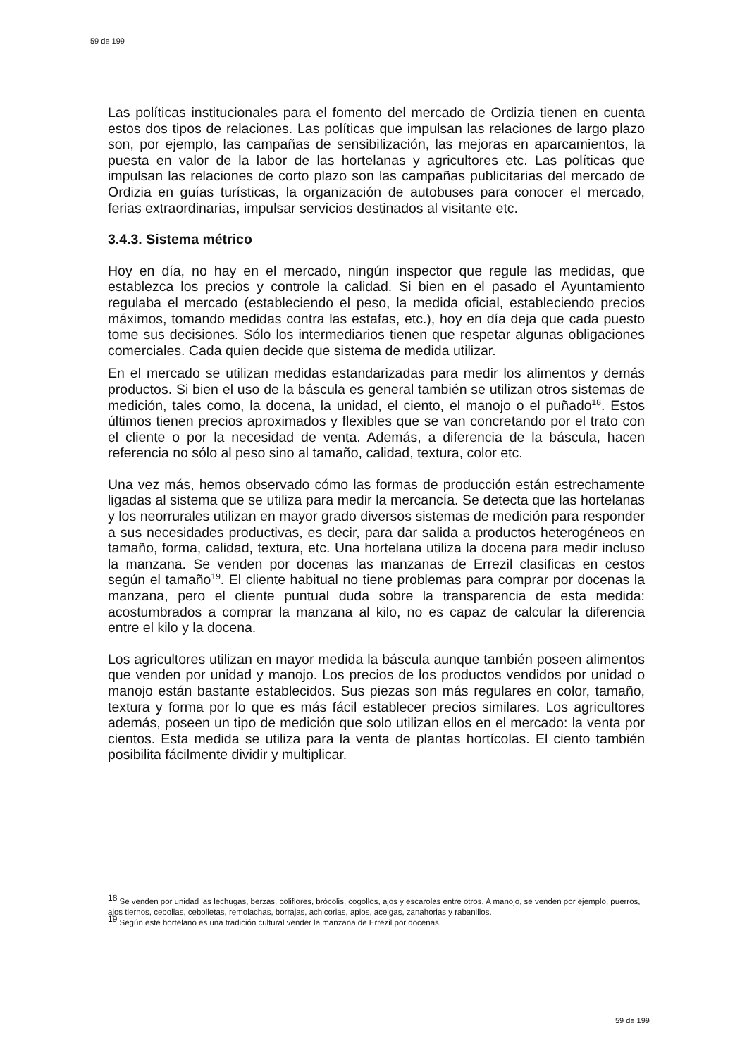59 de 199
Las políticas institucionales para el fomento del mercado de Ordizia tienen en cuenta estos dos tipos de relaciones. Las políticas que impulsan las relaciones de largo plazo son, por ejemplo, las campañas de sensibilización, las mejoras en aparcamientos, la puesta en valor de la labor de las hortelanas y agricultores etc. Las políticas que impulsan las relaciones de corto plazo son las campañas publicitarias del mercado de Ordizia en guías turísticas, la organización de autobuses para conocer el mercado, ferias extraordinarias, impulsar servicios destinados al visitante etc.
3.4.3. Sistema métrico
Hoy en día, no hay en el mercado, ningún inspector que regule las medidas, que establezca los precios y controle la calidad. Si bien en el pasado el Ayuntamiento regulaba el mercado (estableciendo el peso, la medida oficial, estableciendo precios máximos, tomando medidas contra las estafas, etc.), hoy en día deja que cada puesto tome sus decisiones. Sólo los intermediarios tienen que respetar algunas obligaciones comerciales. Cada quien decide que sistema de medida utilizar.
En el mercado se utilizan medidas estandarizadas para medir los alimentos y demás productos. Si bien el uso de la báscula es general también se utilizan otros sistemas de medición, tales como, la docena, la unidad, el ciento, el manojo o el puñado<sup>18</sup>. Estos últimos tienen precios aproximados y flexibles que se van concretando por el trato con el cliente o por la necesidad de venta. Además, a diferencia de la báscula, hacen referencia no sólo al peso sino al tamaño, calidad, textura, color etc.
Una vez más, hemos observado cómo las formas de producción están estrechamente ligadas al sistema que se utiliza para medir la mercancía. Se detecta que las hortelanas y los neorrurales utilizan en mayor grado diversos sistemas de medición para responder a sus necesidades productivas, es decir, para dar salida a productos heterogéneos en tamaño, forma, calidad, textura, etc. Una hortelana utiliza la docena para medir incluso la manzana. Se venden por docenas las manzanas de Errezil clasificas en cestos según el tamaño<sup>19</sup>. El cliente habitual no tiene problemas para comprar por docenas la manzana, pero el cliente puntual duda sobre la transparencia de esta medida: acostumbrados a comprar la manzana al kilo, no es capaz de calcular la diferencia entre el kilo y la docena.
Los agricultores utilizan en mayor medida la báscula aunque también poseen alimentos que venden por unidad y manojo. Los precios de los productos vendidos por unidad o manojo están bastante establecidos. Sus piezas son más regulares en color, tamaño, textura y forma por lo que es más fácil establecer precios similares. Los agricultores además, poseen un tipo de medición que solo utilizan ellos en el mercado: la venta por cientos. Esta medida se utiliza para la venta de plantas hortícolas. El ciento también posibilita fácilmente dividir y multiplicar.
<sup>18</sup> Se venden por unidad las lechugas, berzas, coliflores, brócolis, cogollos, ajos y escarolas entre otros. A manojo, se venden por ejemplo, puerros, ajos tiernos, cebollas, cebolletas, remolachas, borrajas, achicorias, apios, acelgas, zanahorias y rabanillos.
<sup>19</sup> Según este hortelano es una tradición cultural vender la manzana de Errezil por docenas.
59 de 199